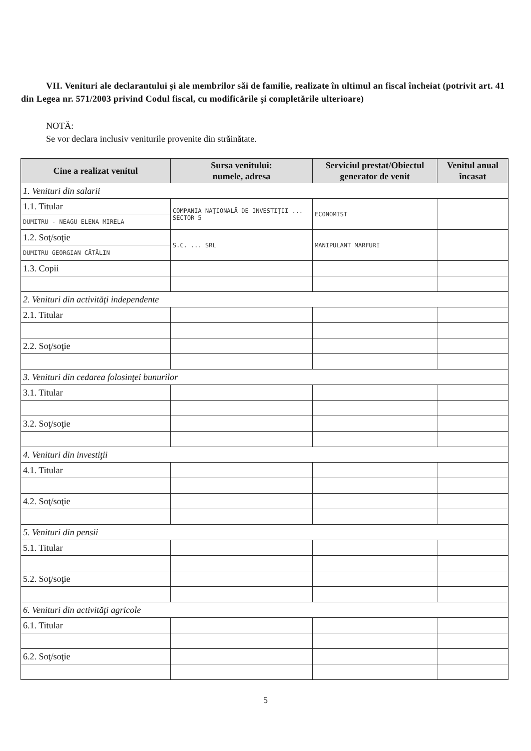VII. Venituri ale declarantului şi ale membrilor săi de familie, realizate în ultimul an fiscal încheiat (potrivit art. 41 din Legea nr. 571/2003 privind Codul fiscal, cu modificările şi completările ulterioare)
NOTĂ:
Se vor declara inclusiv veniturile provenite din străinătate.
| Cine a realizat venitul | Sursa venitului: numele, adresa | Serviciul prestat/Obiectul generator de venit | Venitul anual încasat |
| --- | --- | --- | --- |
| 1. Venituri din salarii | | | |
| 1.1. Titular | COMPANIA NAŢIONALĂ DE INVESTIŢII ... SECTOR 5 | ECONOMIST | |
| DUMITRU - NEAGU ELENA MIRELA | | | |
| 1.2. Soţ/soţie | S.C. ... SRL | MANIPULANT MARFURI | |
| DUMITRU GEORGIAN CĂTĂLIN | | | |
| 1.3. Copii | | | |
| 2. Venituri din activităţi independente | | | |
| 2.1. Titular | | | |
| 2.2. Soţ/soţie | | | |
| 3. Venituri din cedarea folosinţei bunurilor | | | |
| 3.1. Titular | | | |
| 3.2. Soţ/soţie | | | |
| 4. Venituri din investiţii | | | |
| 4.1. Titular | | | |
| 4.2. Soţ/soţie | | | |
| 5. Venituri din pensii | | | |
| 5.1. Titular | | | |
| 5.2. Soţ/soţie | | | |
| 6. Venituri din activităţi agricole | | | |
| 6.1. Titular | | | |
| 6.2. Soţ/soţie | | | |
5